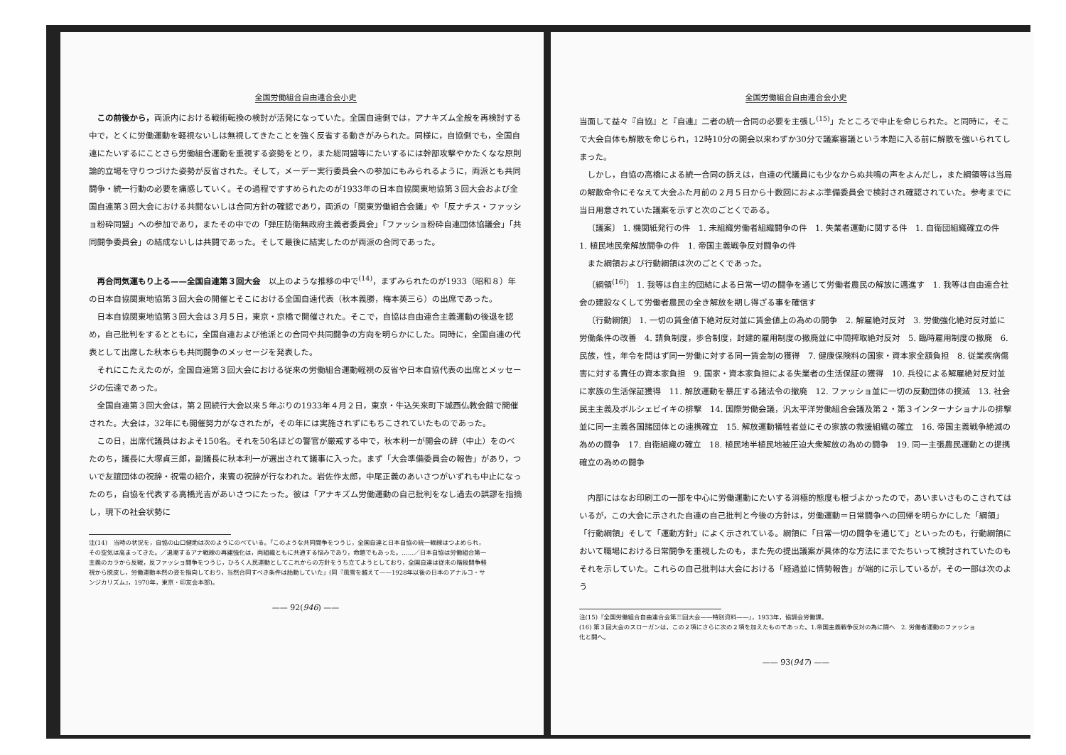全国労働組合自由連合会小史
この前後から，両派内における戦術転換の検討が活発になっていた。全国自連側では，アナキズム全般を再検討する中で，とくに労働運動を軽視ないしは無視してきたことを強く反省する動きがみられた。同様に，自協側でも，全国自連にたいするにことさら労働組合運動を重視する姿勢をとり，また総同盟等にたいするには幹部攻撃やかたくなな原則論的立場を守りつづけた姿勢が反省された。そして，メーデー実行委員会への参加にもみられるように，両派とも共同闘争・統一行動の必要を痛感していく。その過程ですすめられたのが1933年の日本自協関東地協第３回大会および全国自連第３回大会における共闘ないしは合同方針の確認であり，両派の「関東労働組合会議」や「反ナチス・ファッショ粉砕同盟」への参加であり，またその中での「弾圧防衛無政府主義者委員会」「ファッショ粉砕自連団体協議会」「共同闘争委員会」の結成ないしは共闘であった。そして最後に結実したのが両派の合同であった。
再合同気運もり上る——全国自連第３回大会　以上のような推移の中で<sup>(14)</sup>，まずみられたのが1933（昭和８）年の日本自協関東地協第３回大会の開催とそこにおける全国自連代表（秋本義勝，梅本英三ら）の出席であった。
日本自協関東地協第３回大会は３月５日，東京・京橋で開催された。そこで，自協は自由連合主義運動の後退を認め，自己批判をするとともに，全国自連および他派との合同や共同闘争の方向を明らかにした。同時に，全国自連の代表として出席した秋本らも共同闘争のメッセージを発表した。
それにこたえたのが，全国自連第３回大会における従来の労働組合運動軽視の反省や日本自協代表の出席とメッセージの伝達であった。
全国自連第３回大会は，第２回続行大会以来５年ぶりの1933年４月２日，東京・牛込矢来町下城西仏教会館で開催された。大会は，32年にも開催努力がなされたが，その年には実施されずにもちこされていたものであった。
この日，出席代議員はおよそ150名。それを50名ほどの警官が厳戒する中で，秋本利一が開会の辞（中止）をのべたのち，議長に大塚貞三郎，副議長に秋本利一が選出されて議事に入った。まず「大会準備委員会の報告」があり，ついで友誼団体の祝辞・祝電の紹介，来賓の祝辞が行なわれた。岩佐作太郎，中尾正義のあいさつがいずれも中止になったのち，自協を代表する高橋光吉があいさつにたった。彼は「アナキズム労働運動の自己批判をなし過去の誤謬を指摘し，現下の社会状勢に
注(14)　当時の状況を，自協の山口健助は次のようにのべている。「このような共同闘争をつうじ，全国自連と日本自協の統一戦線はつよめられ，その空気は高まってきた。／退潮するアナ戦線の再建強化は，両組織ともに共通する悩みであり，命題でもあった。……／日本自協は労働組合第一主義のカラから反戦，反ファッショ闘争をつうじ，ひろく人民運動としてこれからの方針をうち立てようとしており，全国自連は従来の階級闘争軽視から脱皮し，労働運動本然の姿を指向しており，当然合同すべき条件は胎動していた」(同『風雪を越えて——1928年以後の日本のアナルコ・サンジカリズム』，1970年，東京・印友会本部)。
—— 92(946) ——
全国労働組合自由連合会小史
当面して益々『自協』と『自連』二者の統一合同の必要を主張し<sup>(15)</sup>」たところで中止を命じられた。と同時に，そこで大会自体も解散を命じられ，12時10分の開会以来わずか30分で議案審議という本題に入る前に解散を強いられてしまった。
しかし，自協の高橋による統一合同の訴えは，自連の代議員にも少なからぬ共鳴の声をよんだし，また綱領等は当局の解散命令にそなえて大会ふた月前の２月５日から十数回におよぶ準備委員会で検討され確認されていた。参考までに当日用意されていた議案を示すと次のごとくである。
〔議案〕 1. 機関紙発行の件　1. 未組織労働者組織闘争の件　1. 失業者運動に関する件　1. 自衛団組織確立の件　1. 植民地民衆解放闘争の件　1. 帝国主義戦争反対闘争の件
また綱領および行動綱領は次のごとくであった。
〔綱領<sup>(16)</sup>〕 1. 我等は自主的団結による日常一切の闘争を通じて労働者農民の解放に邁進す　1. 我等は自由連合社会の建設なくして労働者農民の全き解放を期し得ざる事を確信す
〔行動綱領〕 1. 一切の賃金値下絶対反対並に賃金値上の為めの闘争　2. 解雇絶対反対　3. 労働強化絶対反対並に労働条件の改善　4. 請負制度，歩合制度，封建的雇用制度の撤廃並に中間搾取絶対反対　5. 臨時雇用制度の撤廃　6. 民族，性，年令を問はず同一労働に対する同一賃金制の獲得　7. 健康保険料の国家・資本家全額負担　8. 従業疾病傷害に対する責任の資本家負担　9. 国家・資本家負担による失業者の生活保証の獲得　10. 兵役による解雇絶対反対並に家族の生活保証獲得　11. 解放運動を暴圧する諸法令の撤廃　12. ファッショ並に一切の反動団体の撲滅　13. 社会民主主義及ボルシェビイキの排撃　14. 国際労働会議，汎太平洋労働組合会議及第２・第３インターナショナルの排撃並に同一主義各国諸団体との連携確立　15. 解放運動犠牲者並にその家族の救援組織の確立　16. 帝国主義戦争絶滅の為めの闘争　17. 自衛組織の確立　18. 植民地半植民地被圧迫大衆解放の為めの闘争　19. 同一主張農民運動との提携確立の為めの闘争
内部にはなお印刷工の一部を中心に労働運動にたいする消極的態度も根づよかったので，あいまいさものこされてはいるが，この大会に示された自連の自己批判と今後の方針は，労働運動＝日常闘争への回帰を明らかにした「綱領」「行動綱領」そして「運動方針」によく示されている。綱領に「日常一切の闘争を通じて」といったのも，行動綱領において職場における日常闘争を重視したのも，また先の提出議案が具体的な方法にまでたちいって検討されていたのもそれを示していた。これらの自己批判は大会における「経過並に情勢報告」が端的に示しているが，その一部は次のよう
注(15)『全国労働組合自由連合会第三回大会——特別資料——』，1933年，協調会労働課。
(16) 第３回大会のスローガンは，この２項にさらに次の２項を加えたものであった。1.帝国主義戦争反対の為に闘へ　2. 労働者運動のファッショ化と闘へ。
—— 93(947) ——